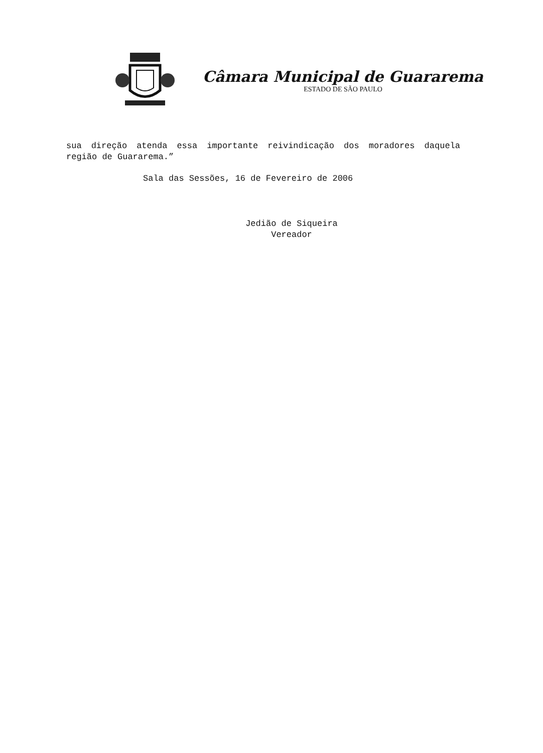Câmara Municipal de Guararema
ESTADO DE SÃO PAULO
sua direção atenda essa importante reivindicação dos moradores daquela região de Guararema.”
Sala das Sessões, 16 de Fevereiro de 2006
Jedião de Siqueira
Vereador